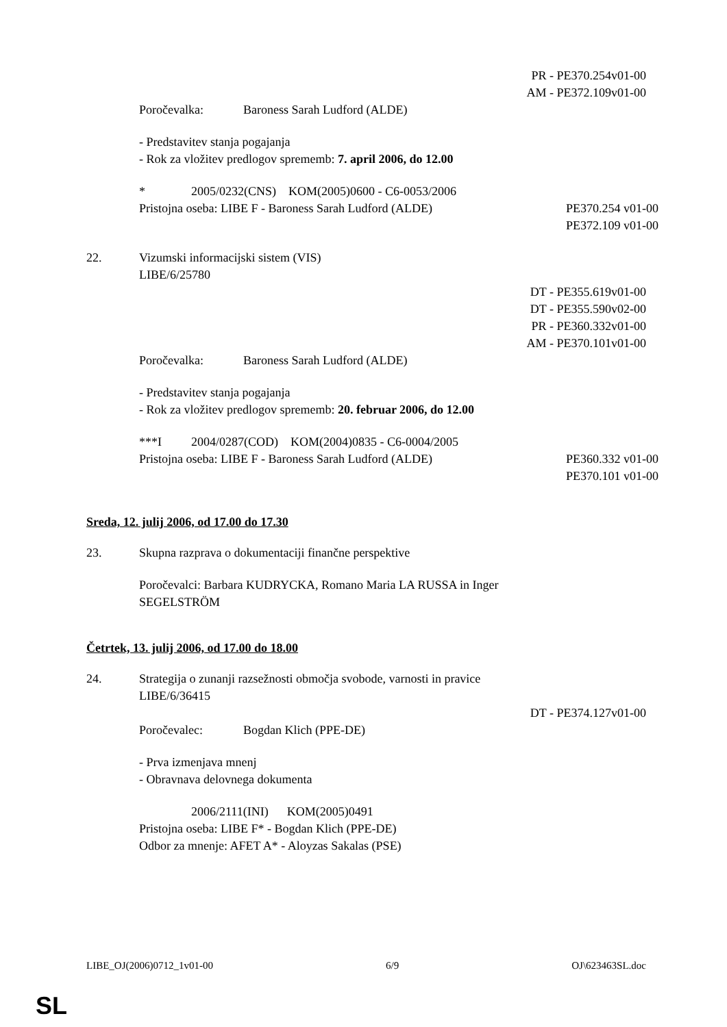PR - PE370.254v01-00
AM - PE372.109v01-00
Poročevalka: Baroness Sarah Ludford (ALDE)
- Predstavitev stanja pogajanja
- Rok za vložitev predlogov sprememb: 7. april 2006, do 12.00
* 2005/0232(CNS) KOM(2005)0600 - C6-0053/2006
Pristojna oseba: LIBE F - Baroness Sarah Ludford (ALDE) PE370.254 v01-00
PE372.109 v01-00
22. Vizumski informacijski sistem (VIS)
LIBE/6/25780
DT - PE355.619v01-00
DT - PE355.590v02-00
PR - PE360.332v01-00
AM - PE370.101v01-00
Poročevalka: Baroness Sarah Ludford (ALDE)
- Predstavitev stanja pogajanja
- Rok za vložitev predlogov sprememb: 20. februar 2006, do 12.00
***I 2004/0287(COD) KOM(2004)0835 - C6-0004/2005
Pristojna oseba: LIBE F - Baroness Sarah Ludford (ALDE) PE360.332 v01-00
PE370.101 v01-00
Sreda, 12. julij 2006, od 17.00 do 17.30
23. Skupna razprava o dokumentaciji finančne perspektive
Poročevalci: Barbara KUDRYCKA, Romano Maria LA RUSSA in Inger
SEGELSTRÖM
Četrtek, 13. julij 2006, od 17.00 do 18.00
24. Strategija o zunanji razsežnosti območja svobode, varnosti in pravice
LIBE/6/36415
DT - PE374.127v01-00
Poročevalec: Bogdan Klich (PPE-DE)
- Prva izmenjava mnenj
- Obravnava delovnega dokumenta
2006/2111(INI) KOM(2005)0491
Pristojna oseba: LIBE F* - Bogdan Klich (PPE-DE)
Odbor za mnenje: AFET A* - Aloyzas Sakalas (PSE)
LIBE_OJ(2006)0712_1v01-00 6/9 OJ\623463SL.doc
SL